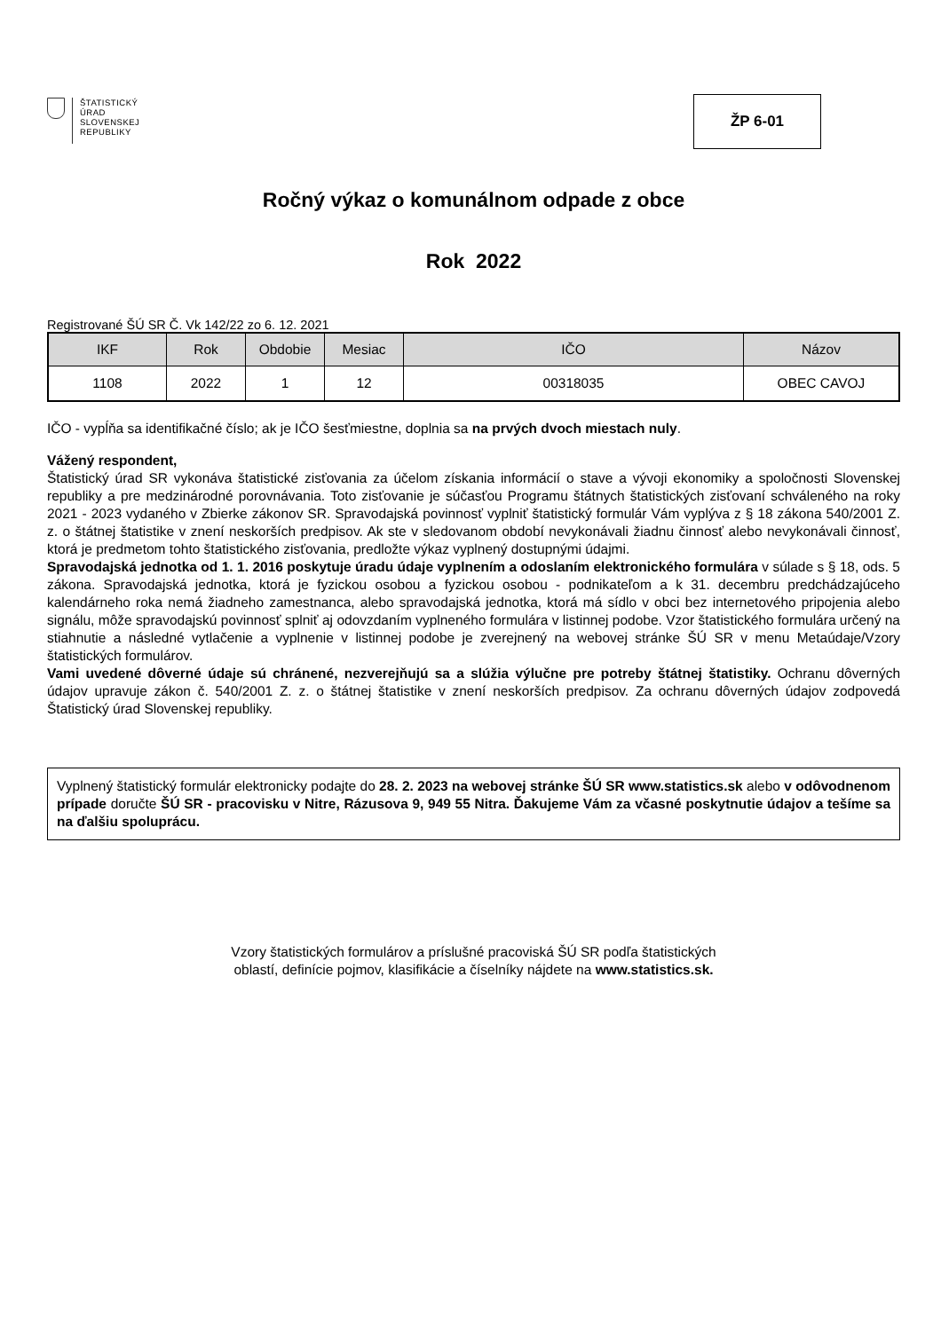ŠTATISTICKÝ
ÚRAD
SLOVENSKEJ
REPUBLIKY
ŽP 6-01
Ročný výkaz o komunálnom odpade z obce
Rok 2022
Registrované ŠÚ SR Č. Vk 142/22 zo 6. 12. 2021
| IKF | Rok | Obdobie | Mesiac | IČO | Názov |
| --- | --- | --- | --- | --- | --- |
| 1108 | 2022 | 1 | 12 | 00318035 | OBEC CAVOJ |
IČO - vypĺňa sa identifikačné číslo; ak je IČO šesťmiestne, doplnia sa na prvých dvoch miestach nuly.
Vážený respondent,
Štatistický úrad SR vykonáva štatistické zisťovania za účelom získania informácií o stave a vývoji ekonomiky a spoločnosti Slovenskej republiky a pre medzinárodné porovnávania. Toto zisťovanie je súčasťou Programu štátnych štatistických zisťovaní schváleného na roky 2021 - 2023 vydaného v Zbierke zákonov SR. Spravodajská povinnosť vyplniť štatistický formulár Vám vyplýva z § 18 zákona 540/2001 Z. z. o štátnej štatistike v znení neskorších predpisov. Ak ste v sledovanom období nevykonávali žiadnu činnosť alebo nevykonávali činnosť, ktorá je predmetom tohto štatistického zisťovania, predložte výkaz vyplnený dostupnými údajmi.
Spravodajská jednotka od 1. 1. 2016 poskytuje úradu údaje vyplnením a odoslaním elektronického formulára v súlade s § 18, ods. 5 zákona. Spravodajská jednotka, ktorá je fyzickou osobou a fyzickou osobou - podnikateľom a k 31. decembru predchádzajúceho kalendárneho roka nemá žiadneho zamestnanca, alebo spravodajská jednotka, ktorá má sídlo v obci bez internetového pripojenia alebo signálu, môže spravodajskú povinnosť splniť aj odovzdaním vyplneného formulára v listinnej podobe. Vzor štatistického formulára určený na stiahnutie a následné vytlačenie a vyplnenie v listinnej podobe je zverejnený na webovej stránke ŠÚ SR v menu Metaúdaje/Vzory štatistických formulárov.
Vami uvedené dôverné údaje sú chránené, nezverejňujú sa a slúžia výlučne pre potreby štátnej štatistiky. Ochranu dôverných údajov upravuje zákon č. 540/2001 Z. z. o štátnej štatistike v znení neskorších predpisov. Za ochranu dôverných údajov zodpovedá Štatistický úrad Slovenskej republiky.
Vyplnený štatistický formulár elektronicky podajte do 28. 2. 2023 na webovej stránke ŠÚ SR www.statistics.sk alebo v odôvodnenom prípade doručte ŠÚ SR - pracovisku v Nitre, Rázusova 9, 949 55 Nitra. Ďakujeme Vám za včasné poskytnutie údajov a tešíme sa na ďalšiu spoluprácu.
Vzory štatistických formulárov a príslušné pracoviská ŠÚ SR podľa štatistických
oblastí, definície pojmov, klasifikácie a číselníky nájdete na www.statistics.sk.